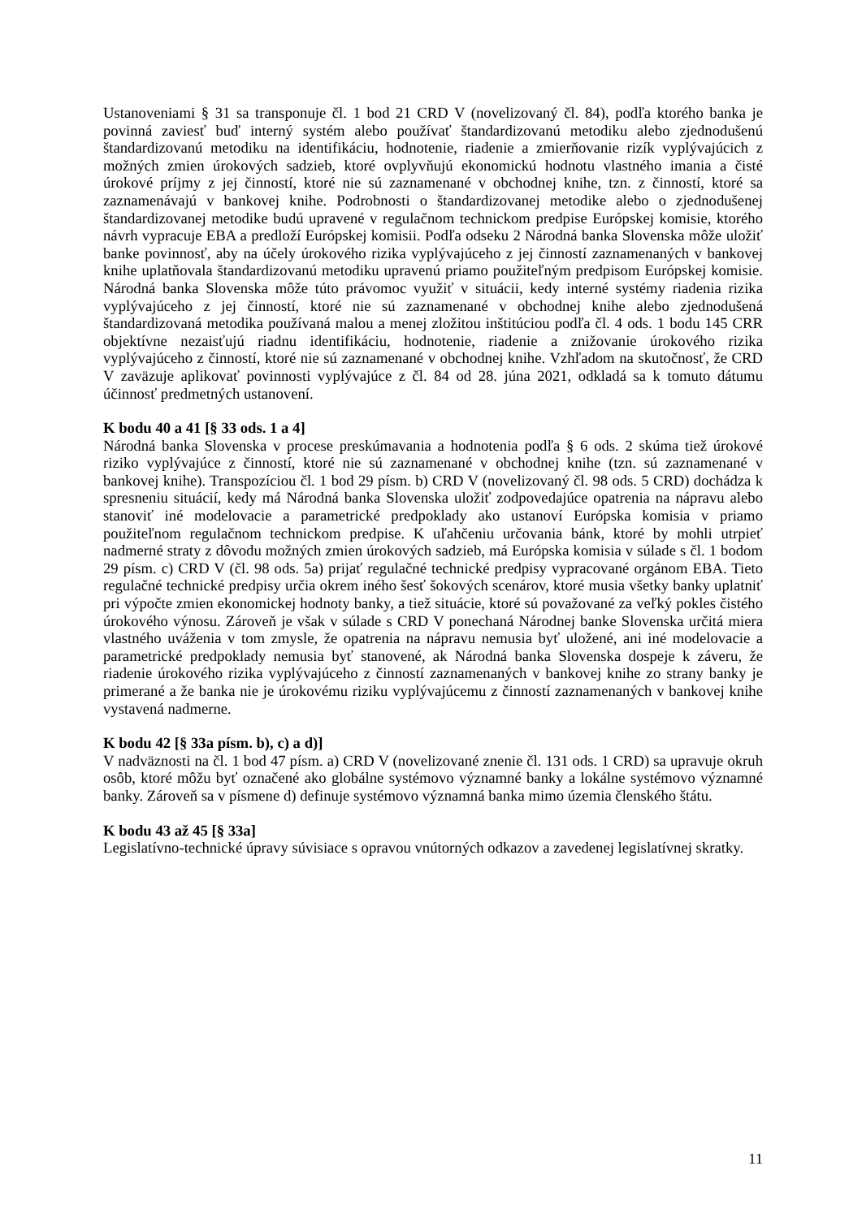Ustanoveniami § 31 sa transponuje čl. 1 bod 21 CRD V (novelizovaný čl. 84), podľa ktorého banka je povinná zaviesť buď interný systém alebo používať štandardizovanú metodiku alebo zjednodušenú štandardizovanú metodiku na identifikáciu, hodnotenie, riadenie a zmierňovanie rizík vyplývajúcich z možných zmien úrokových sadzieb, ktoré ovplyvňujú ekonomickú hodnotu vlastného imania a čisté úrokové príjmy z jej činností, ktoré nie sú zaznamenané v obchodnej knihe, tzn. z činností, ktoré sa zaznamenávajú v bankovej knihe. Podrobnosti o štandardizovanej metodike alebo o zjednodušenej štandardizovanej metodike budú upravené v regulačnom technickom predpise Európskej komisie, ktorého návrh vypracuje EBA a predloží Európskej komisii. Podľa odseku 2 Národná banka Slovenska môže uložiť banke povinnosť, aby na účely úrokového rizika vyplývajúceho z jej činností zaznamenaných v bankovej knihe uplatňovala štandardizovanú metodiku upravenú priamo použiteľným predpisom Európskej komisie. Národná banka Slovenska môže túto právomoc využiť v situácii, kedy interné systémy riadenia rizika vyplývajúceho z jej činností, ktoré nie sú zaznamenané v obchodnej knihe alebo zjednodušená štandardizovaná metodika používaná malou a menej zložitou inštitúciou podľa čl. 4 ods. 1 bodu 145 CRR objektívne nezaisťujú riadnu identifikáciu, hodnotenie, riadenie a znižovanie úrokového rizika vyplývajúceho z činností, ktoré nie sú zaznamenané v obchodnej knihe. Vzhľadom na skutočnosť, že CRD V zaväzuje aplikovať povinnosti vyplývajúce z čl. 84 od 28. júna 2021, odkladá sa k tomuto dátumu účinnosť predmetných ustanovení.
K bodu 40 a 41 [§ 33 ods. 1 a 4]
Národná banka Slovenska v procese preskúmavania a hodnotenia podľa § 6 ods. 2 skúma tiež úrokové riziko vyplývajúce z činností, ktoré nie sú zaznamenané v obchodnej knihe (tzn. sú zaznamenané v bankovej knihe). Transpozíciou čl. 1 bod 29 písm. b) CRD V (novelizovaný čl. 98 ods. 5 CRD) dochádza k spresneniu situácií, kedy má Národná banka Slovenska uložiť zodpovedajúce opatrenia na nápravu alebo stanoviť iné modelovacie a parametrické predpoklady ako ustanoví Európska komisia v priamo použiteľnom regulačnom technickom predpise. K uľahčeniu určovania bánk, ktoré by mohli utrpieť nadmerné straty z dôvodu možných zmien úrokových sadzieb, má Európska komisia v súlade s čl. 1 bodom 29 písm. c) CRD V (čl. 98 ods. 5a) prijať regulačné technické predpisy vypracované orgánom EBA. Tieto regulačné technické predpisy určia okrem iného šesť šokových scenárov, ktoré musia všetky banky uplatniť pri výpočte zmien ekonomickej hodnoty banky, a tiež situácie, ktoré sú považované za veľký pokles čistého úrokového výnosu. Zároveň je však v súlade s CRD V ponechaná Národnej banke Slovenska určitá miera vlastného uváženia v tom zmysle, že opatrenia na nápravu nemusia byť uložené, ani iné modelovacie a parametrické predpoklady nemusia byť stanovené, ak Národná banka Slovenska dospeje k záveru, že riadenie úrokového rizika vyplývajúceho z činností zaznamenaných v bankovej knihe zo strany banky je primerané a že banka nie je úrokovému riziku vyplývajúcemu z činností zaznamenaných v bankovej knihe vystavená nadmerne.
K bodu 42 [§ 33a písm. b), c) a d)]
V nadväznosti na čl. 1 bod 47 písm. a) CRD V (novelizované znenie čl. 131 ods. 1 CRD) sa upravuje okruh osôb, ktoré môžu byť označené ako globálne systémovo významné banky a lokálne systémovo významné banky. Zároveň sa v písmene d) definuje systémovo významná banka mimo územia členského štátu.
K bodu 43 až 45 [§ 33a]
Legislatívno-technické úpravy súvisiace s opravou vnútorných odkazov a zavedenej legislatívnej skratky.
11